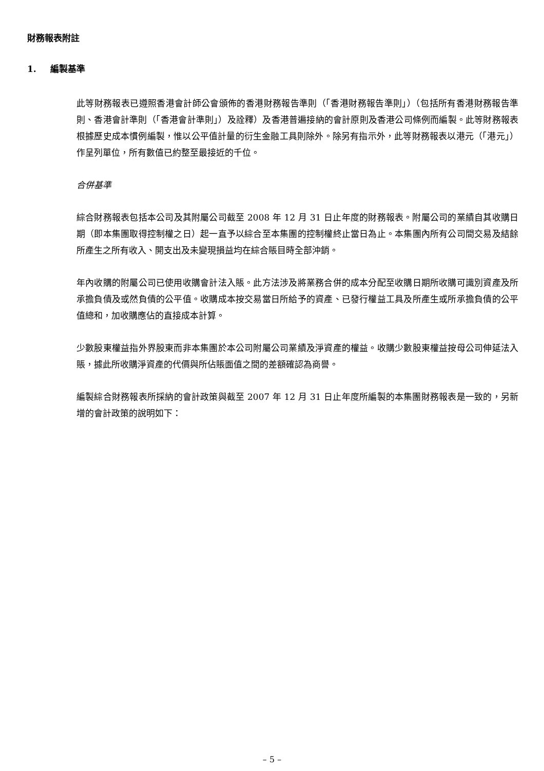財務報表附註
1. 編製基準
此等財務報表已遵照香港會計師公會頒佈的香港財務報告準則（「香港財務報告準則」）（包括所有香港財務報告準則、香港會計準則（「香港會計準則」）及詮釋）及香港普遍接納的會計原則及香港公司條例而編製。此等財務報表根據歷史成本慣例編製，惟以公平值計量的衍生金融工具則除外。除另有指示外，此等財務報表以港元（「港元」）作呈列單位，所有數值已約整至最接近的千位。
合併基準
綜合財務報表包括本公司及其附屬公司截至 2008 年 12 月 31 日止年度的財務報表。附屬公司的業績自其收購日期（即本集團取得控制權之日）起一直予以綜合至本集團的控制權終止當日為止。本集團內所有公司間交易及結餘所產生之所有收入、開支出及未變現損益均在綜合賬目時全部沖銷。
年內收購的附屬公司已使用收購會計法入賬。此方法涉及將業務合併的成本分配至收購日期所收購可識別資產及所承擔負債及或然負債的公平值。收購成本按交易當日所給予的資產、已發行權益工具及所產生或所承擔負債的公平值總和，加收購應佔的直接成本計算。
少數股東權益指外界股東而非本集團於本公司附屬公司業績及淨資產的權益。收購少數股東權益按母公司伸延法入賬，據此所收購淨資產的代價與所佔賬面值之間的差額確認為商譽。
編製綜合財務報表所採納的會計政策與截至 2007 年 12 月 31 日止年度所編製的本集團財務報表是一致的，另新增的會計政策的說明如下：
– 5 –